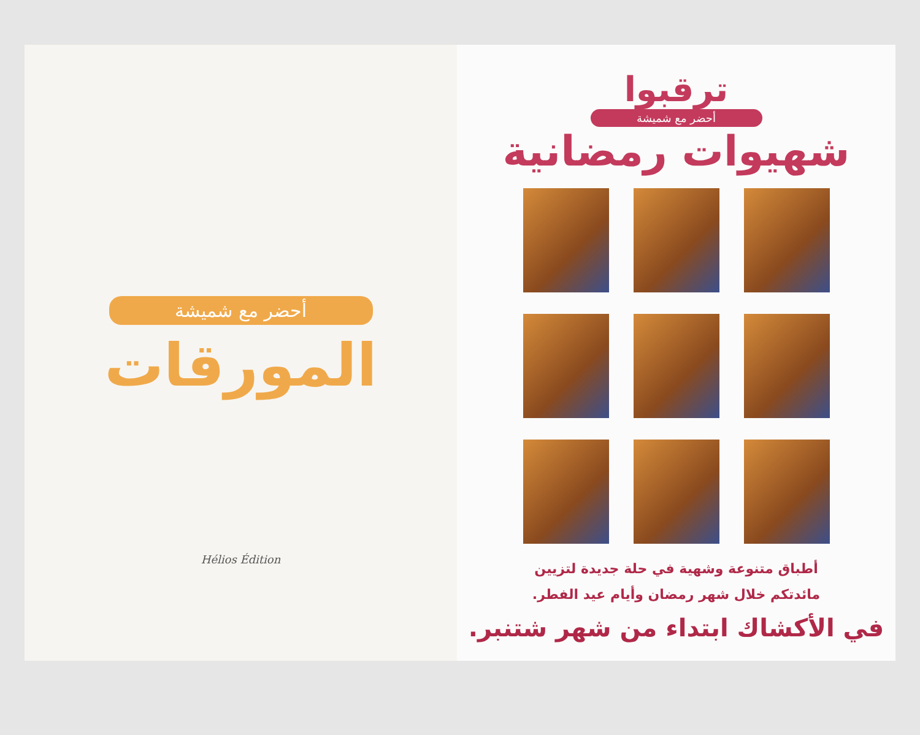أحضر مع شميشة
المورقات
Hélios Édition
ترقبوا
أحضر مع شميشة
شهيوات رمضانية
أطباق متنوعة وشهية في حلة جديدة لتزيين
مائدتكم خلال شهر رمضان وأيام عيد الفطر.
في الأكشاك ابتداء من شهر شتنبر.